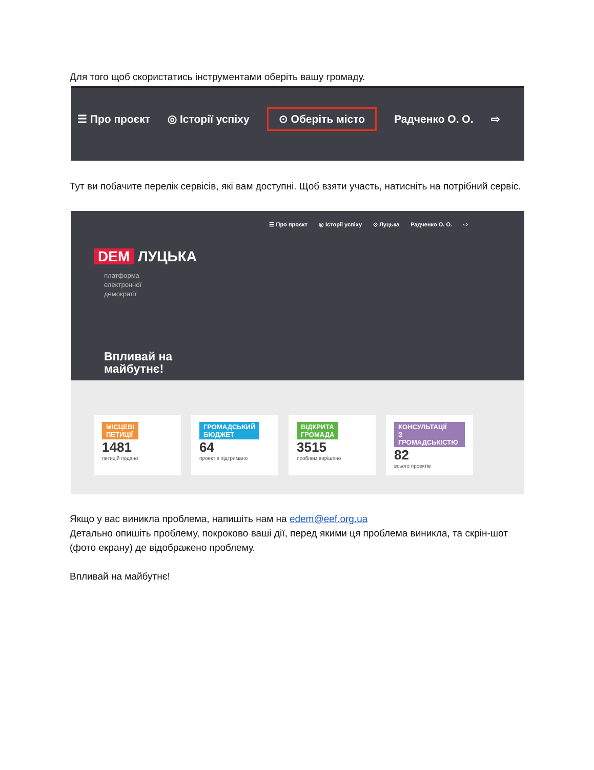Для того щоб скористатись інструментами оберіть вашу громаду.
☰ Про проєкт ◎ Історії успіху ⊙ Оберіть місто Радченко О. О. ⇨
Тут ви побачите перелік сервісів, які вам доступні. Щоб взяти участь, натисніть на потрібний сервіс.
☰ Про проєкт ◎ Історії успіху ⊙ Луцька Радченко О. О. ⇨
DEM ЛУЦЬКА
платформа
електронної
демократії
Впливай на
майбутнє!
МІСЦЕВІ
ПЕТИЦІЇ
1481
петицій подано
ГРОМАДСЬКИЙ
БЮДЖЕТ
64
проектів підтримано
ВІДКРИТА
ГРОМАДА
3515
проблем вирішено
КОНСУЛЬТАЦІЇ
З ГРОМАДСЬКІСТЮ
82
всього проектів
Якщо у вас виникла проблема, напишіть нам на edem@eef.org.ua
Детально опишіть проблему, покроково ваші дії, перед якими ця проблема виникла, та скрін-шот (фото екрану) де відображено проблему.
Впливай на майбутнє!